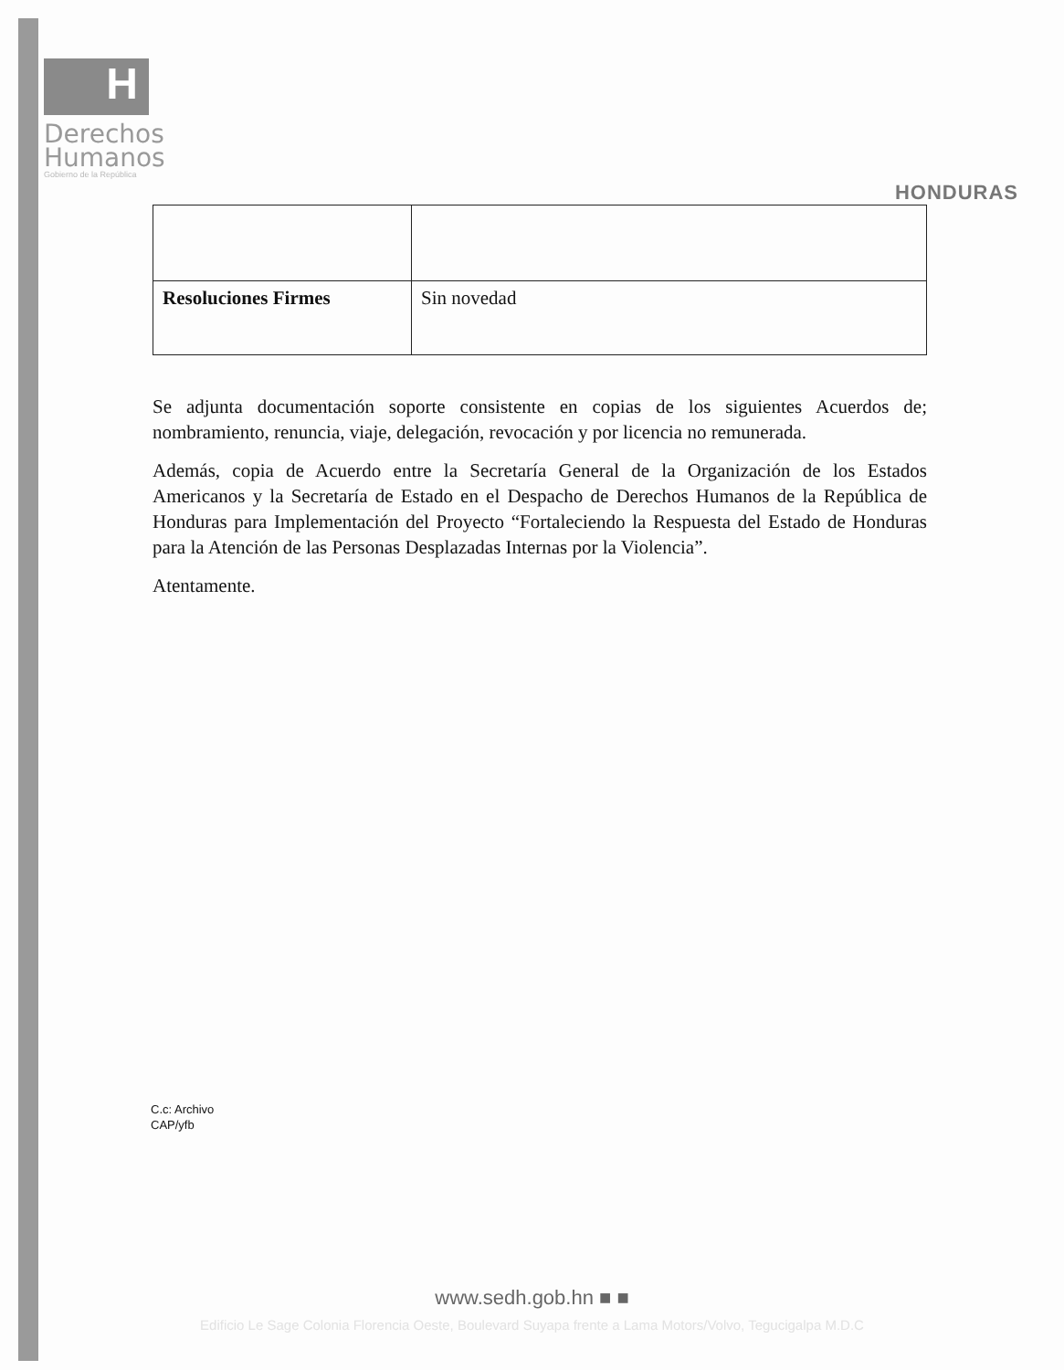H
Derechos
Humanos
Gobierno de la República
HONDURAS
| Resoluciones Firmes | Sin novedad |
Se adjunta documentación soporte consistente en copias de los siguientes Acuerdos de; nombramiento, renuncia, viaje, delegación, revocación y por licencia no remunerada.
Además, copia de Acuerdo entre la Secretaría General de la Organización de los Estados Americanos y la Secretaría de Estado en el Despacho de Derechos Humanos de la República de Honduras para Implementación del Proyecto “Fortaleciendo la Respuesta del Estado de Honduras para la Atención de las Personas Desplazadas Internas por la Violencia”.
Atentamente.
C.c: Archivo
CAP/yfb
www.sedh.gob.hn ■ ■
Edificio Le Sage Colonia Florencia Oeste, Boulevard Suyapa frente a Lama Motors/Volvo, Tegucigalpa M.D.C